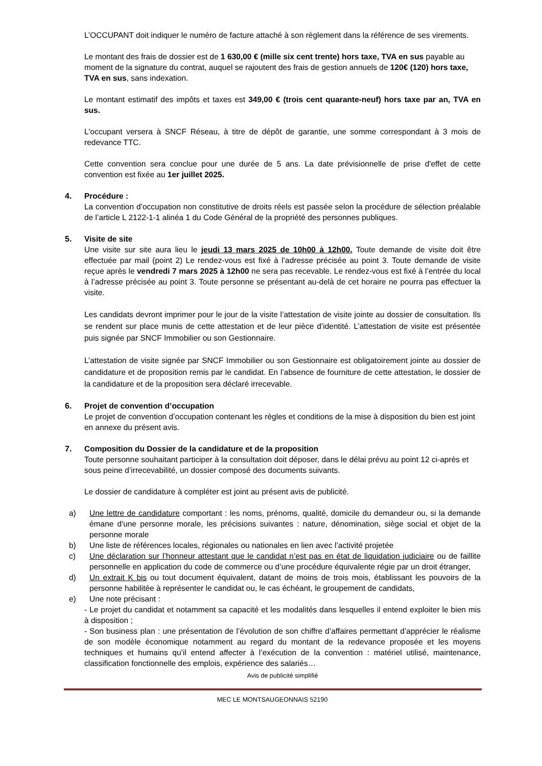L’OCCUPANT doit indiquer le numéro de facture attaché à son règlement dans la référence de ses virements.
Le montant des frais de dossier est de 1 630,00 € (mille six cent trente) hors taxe, TVA en sus payable au moment de la signature du contrat, auquel se rajoutent des frais de gestion annuels de 120€ (120) hors taxe, TVA en sus, sans indexation.
Le montant estimatif des impôts et taxes est 349,00 € (trois cent quarante-neuf) hors taxe par an, TVA en sus.
L'occupant versera à SNCF Réseau, à titre de dépôt de garantie, une somme correspondant à 3 mois de redevance TTC.
Cette convention sera conclue pour une durée de 5 ans. La date prévisionnelle de prise d'effet de cette convention est fixée au 1er juillet 2025.
4. Procédure :
La convention d’occupation non constitutive de droits réels est passée selon la procédure de sélection préalable de l’article L 2122-1-1 alinéa 1 du Code Général de la propriété des personnes publiques.
5. Visite de site
Une visite sur site aura lieu le jeudi 13 mars 2025 de 10h00 à 12h00. Toute demande de visite doit être effectuée par mail (point 2) Le rendez-vous est fixé à l’adresse précisée au point 3. Toute demande de visite reçue après le vendredi 7 mars 2025 à 12h00 ne sera pas recevable. Le rendez-vous est fixé à l’entrée du local à l’adresse précisée au point 3. Toute personne se présentant au-delà de cet horaire ne pourra pas effectuer la visite.
Les candidats devront imprimer pour le jour de la visite l’attestation de visite jointe au dossier de consultation. Ils se rendent sur place munis de cette attestation et de leur pièce d’identité. L’attestation de visite est présentée puis signée par SNCF Immobilier ou son Gestionnaire.
L’attestation de visite signée par SNCF Immobilier ou son Gestionnaire est obligatoirement jointe au dossier de candidature et de proposition remis par le candidat. En l’absence de fourniture de cette attestation, le dossier de la candidature et de la proposition sera déclaré irrecevable.
6. Projet de convention d’occupation
Le projet de convention d’occupation contenant les règles et conditions de la mise à disposition du bien est joint en annexe du présent avis.
7. Composition du Dossier de la candidature et de la proposition
Toute personne souhaitant participer à la consultation doit déposer, dans le délai prévu au point 12 ci-après et sous peine d’irrecevabilité, un dossier composé des documents suivants.
Le dossier de candidature à compléter est joint au présent avis de publicité.
a) Une lettre de candidature comportant : les noms, prénoms, qualité, domicile du demandeur ou, si la demande émane d'une personne morale, les précisions suivantes : nature, dénomination, siège social et objet de la personne morale
b) Une liste de références locales, régionales ou nationales en lien avec l’activité projetée
c) Une déclaration sur l’honneur attestant que le candidat n’est pas en état de liquidation judiciaire ou de faillite personnelle en application du code de commerce ou d’une procédure équivalente régie par un droit étranger,
d) Un extrait K bis ou tout document équivalent, datant de moins de trois mois, établissant les pouvoirs de la personne habilitée à représenter le candidat ou, le cas échéant, le groupement de candidats,
e) Une note précisant :
- Le projet du candidat et notamment sa capacité et les modalités dans lesquelles il entend exploiter le bien mis à disposition ;
- Son business plan : une présentation de l’évolution de son chiffre d’affaires permettant d’apprécier le réalisme de son modèle économique notamment au regard du montant de la redevance proposée et les moyens techniques et humains qu’il entend affecter à l’exécution de la convention : matériel utilisé, maintenance, classification fonctionnelle des emplois, expérience des salariés…
Avis de publicité simplifié
MEC LE MONTSAUGEONNAIS 52190